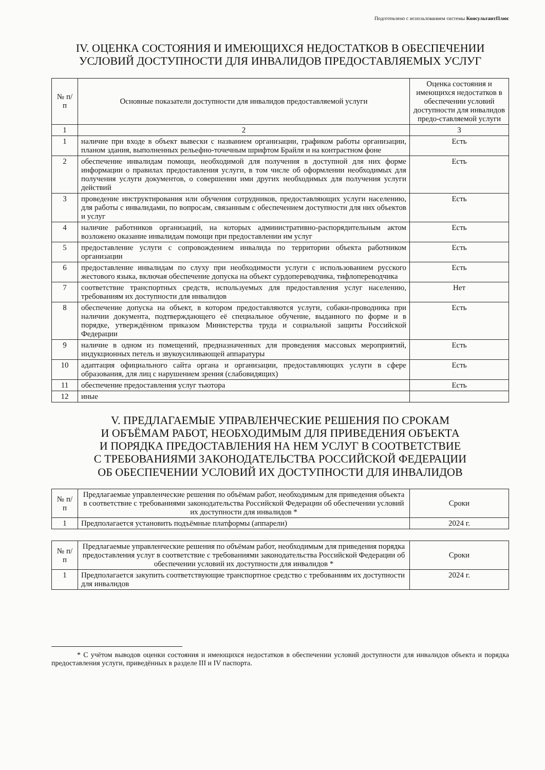Подготовлено с использованием системы КонсультантПлюс
IV. ОЦЕНКА СОСТОЯНИЯ И ИМЕЮЩИХСЯ НЕДОСТАТКОВ В ОБЕСПЕЧЕНИИ УСЛОВИЙ ДОСТУПНОСТИ ДЛЯ ИНВАЛИДОВ ПРЕДОСТАВЛЯЕМЫХ УСЛУГ
| № п/п | Основные показатели доступности для инвалидов предоставляемой услуги | Оценка состояния и имеющихся недостатков в обеспечении условий доступности для инвалидов предо-ставляемой услуги |
| --- | --- | --- |
| 1 | 2 | 3 |
| 1 | наличие при входе в объект вывески с названием организации, графиком работы организации, планом здания, выполненных рельефно-точечным шрифтом Брайля и на контрастном фоне | Есть |
| 2 | обеспечение инвалидам помощи, необходимой для получения в доступной для них форме информации о правилах предоставления услуги, в том числе об оформлении необходимых для получения услуги документов, о совершении ими других необходимых для получения услуги действий | Есть |
| 3 | проведение инструктирования или обучения сотрудников, предоставляющих услуги населению, для работы с инвалидами, по вопросам, связанным с обеспечением доступности для них объектов и услуг | Есть |
| 4 | наличие работников организаций, на которых административно-распорядительным актом возложено оказание инвалидам помощи при предоставлении им услуг | Есть |
| 5 | предоставление услуги с сопровождением инвалида по территории объекта работником организации | Есть |
| 6 | предоставление инвалидам по слуху при необходимости услуги с использованием русского жестового языка, включая обеспечение допуска на объект сурдопереводчика, тифлопереводчика | Есть |
| 7 | соответствие транспортных средств, используемых для предоставления услуг населению, требованиям их доступности для инвалидов | Нет |
| 8 | обеспечение допуска на объект, в котором предоставляются услуги, собаки-проводника при наличии документа, подтверждающего её специальное обучение, выданного по форме и в порядке, утверждённом приказом Министерства труда и социальной защиты Российской Федерации | Есть |
| 9 | наличие в одном из помещений, предназначенных для проведения массовых мероприятий, индукционных петель и звукоусиливающей аппаратуры | Есть |
| 10 | адаптация официального сайта органа и организации, предоставляющих услуги в сфере образования, для лиц с нарушением зрения (слабовидящих) | Есть |
| 11 | обеспечение предоставления услуг тьютора | Есть |
| 12 | иные | |
V. ПРЕДЛАГАЕМЫЕ УПРАВЛЕНЧЕСКИЕ РЕШЕНИЯ ПО СРОКАМ
И ОБЪЁМАМ РАБОТ, НЕОБХОДИМЫМ ДЛЯ ПРИВЕДЕНИЯ ОБЪЕКТА
И ПОРЯДКА ПРЕДОСТАВЛЕНИЯ НА НЕМ УСЛУГ В СООТВЕТСТВИЕ
С ТРЕБОВАНИЯМИ ЗАКОНОДАТЕЛЬСТВА РОССИЙСКОЙ ФЕДЕРАЦИИ
ОБ ОБЕСПЕЧЕНИИ УСЛОВИЙ ИХ ДОСТУПНОСТИ ДЛЯ ИНВАЛИДОВ
| № п/п | Предлагаемые управленческие решения по объёмам работ, необходимым для приведения объекта в соответствие с требованиями законодательства Российской Федерации об обеспечении условий их доступности для инвалидов * | Сроки |
| --- | --- | --- |
| 1 | Предполагается установить подъёмные платформы (аппарели) | 2024 г. |
| № п/п | Предлагаемые управленческие решения по объёмам работ, необходимым для приведения порядка предоставления услуг в соответствие с требованиями законодательства Российской Федерации об обеспечении условий их доступности для инвалидов * | Сроки |
| --- | --- | --- |
| 1 | Предполагается закупить соответствующие транспортное средство с требованиям их доступности для инвалидов | 2024 г. |
* С учётом выводов оценки состояния и имеющихся недостатков в обеспечении условий доступности для инвалидов объекта и порядка предоставления услуги, приведённых в разделе III и IV паспорта.